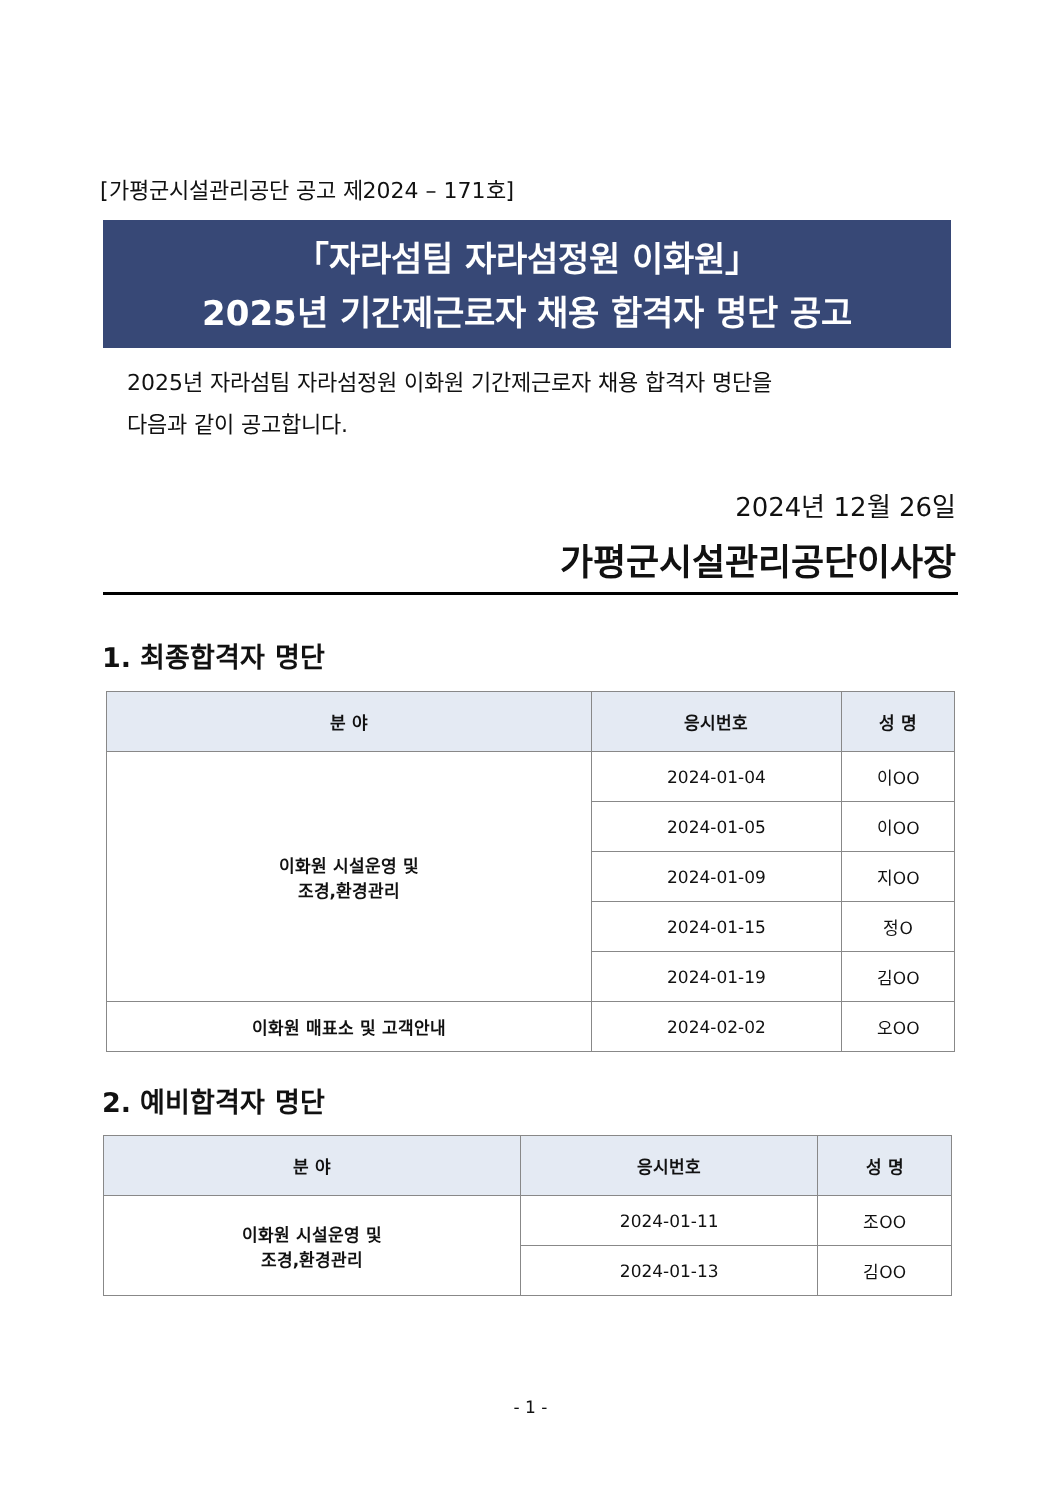[가평군시설관리공단 공고 제2024 – 171호]
「자라섬팀 자라섬정원 이화원」
2025년 기간제근로자 채용 합격자 명단 공고
2025년 자라섬팀 자라섬정원 이화원 기간제근로자 채용 합격자 명단을
다음과 같이 공고합니다.
2024년 12월 26일
가평군시설관리공단이사장
1. 최종합격자 명단
| 분 야 | 응시번호 | 성 명 |
| --- | --- | --- |
| 이화원 시설운영 및 조경,환경관리 | 2024-01-04 | 이OO |
| | 2024-01-05 | 이OO |
| | 2024-01-09 | 지OO |
| | 2024-01-15 | 정O |
| | 2024-01-19 | 김OO |
| 이화원 매표소 및 고객안내 | 2024-02-02 | 오OO |
2. 예비합격자 명단
| 분 야 | 응시번호 | 성 명 |
| --- | --- | --- |
| 이화원 시설운영 및 조경,환경관리 | 2024-01-11 | 조OO |
| | 2024-01-13 | 김OO |
- 1 -